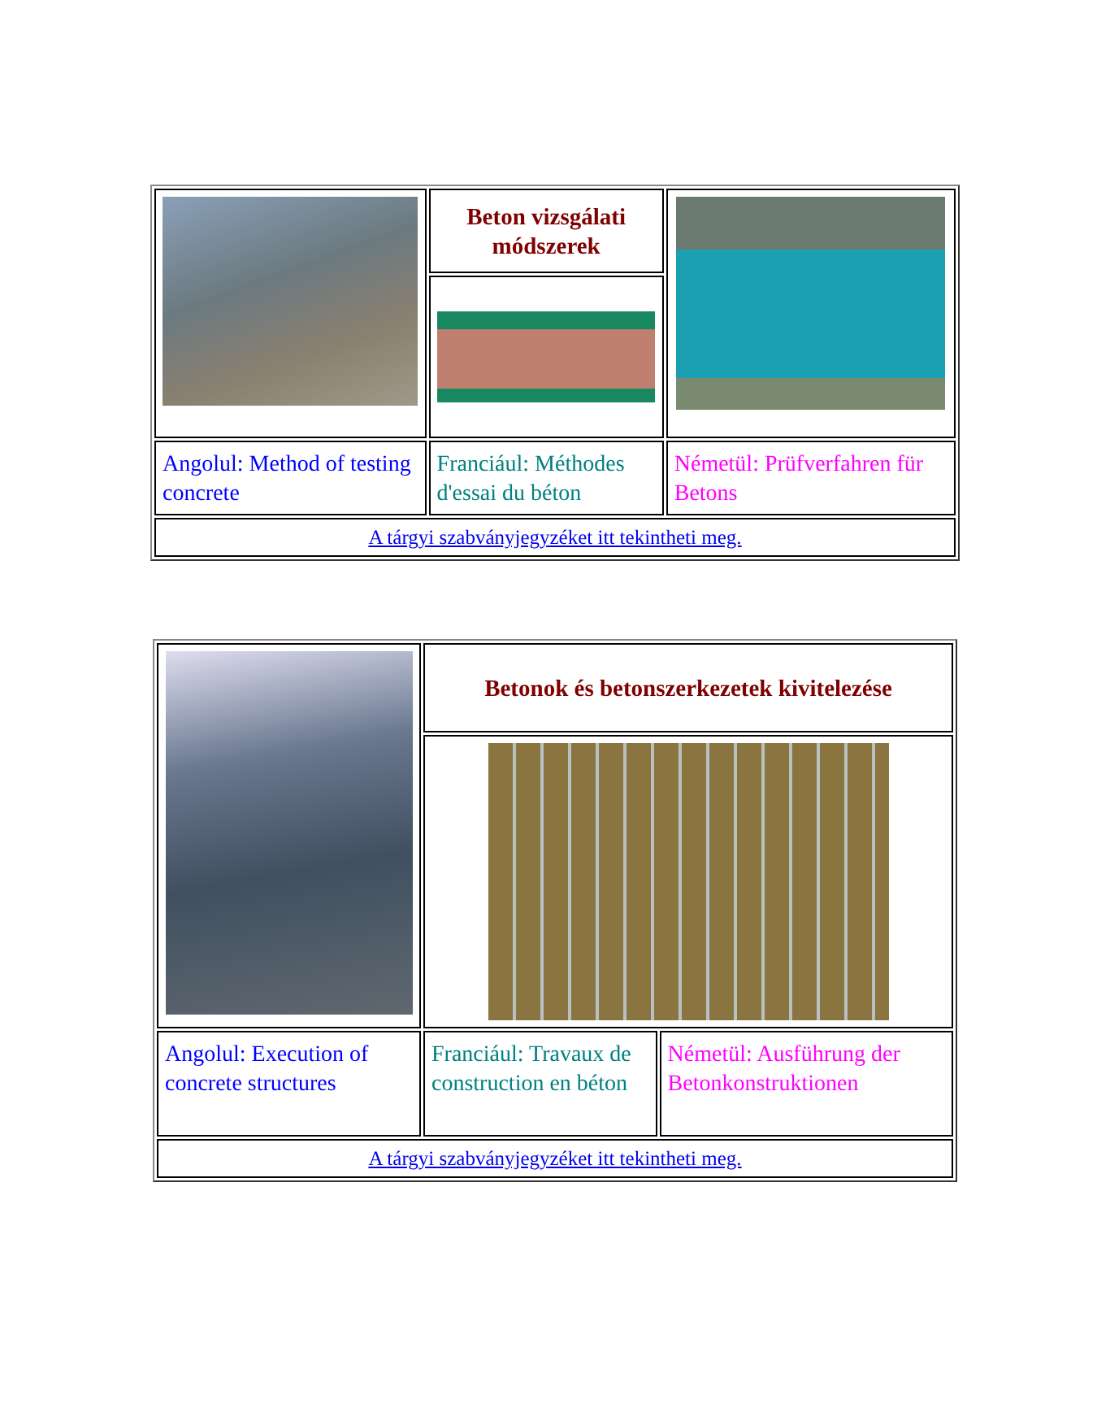| | Beton vizsgálati módszerek | |
| Angolul: Method of testing concrete | Franciául: Méthodes d'essai du béton | Németül: Prüfverfahren für Betons |
| A tárgyi szabványjegyzéket itt tekintheti meg. | | |
| | Betonok és betonszerkezetek kivitelezése | |
| Angolul: Execution of concrete structures | Franciául: Travaux de construction en béton | Németül: Ausführung der Betonkonstruktionen |
| A tárgyi szabványjegyzéket itt tekintheti meg. | | |